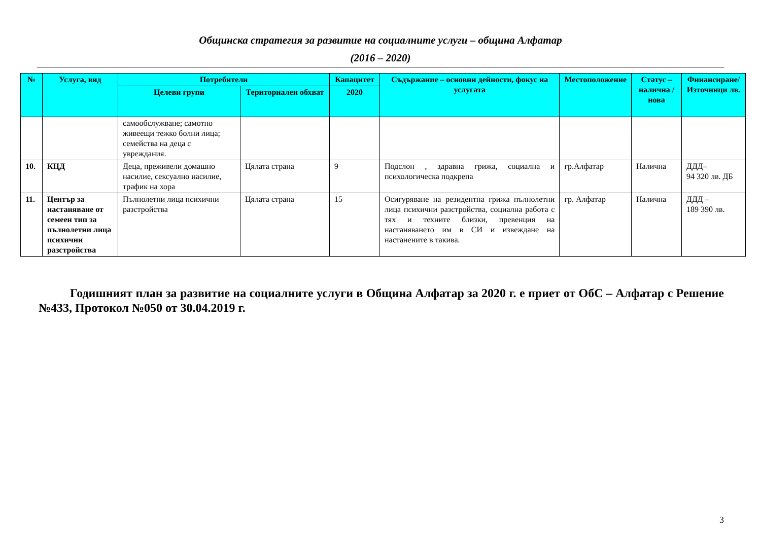Общинска стратегия за развитие на социалните услуги – община Алфатар
(2016 – 2020)
| № | Услуга, вид | Потребители | | Капацитет | Съдържание – основни дейности, фокус на услугата | Местоположение | Статус – налична / нова | Финансиране/ Източници лв. |
| --- | --- | --- | --- | --- | --- | --- | --- | --- |
| | | Целеви групи | Териториален обхват | 2020 | | | | |
| | | самообслужване; самотно живеещи тежко болни лица; семейства на деца с увреждания. | | | | | | |
| 10. | КЦД | Деца, преживели домашно насилие, сексуално насилие, трафик на хора | Цялата страна | 9 | Подслон , здравна грижа, социална и психологическа подкрепа | гр.Алфатар | Налична | ДДД– 94 320 лв. ДБ |
| 11. | Център за настаняване от семеен тип за пълнолетни лица психични разстройства | Пълнолетни лица психични разстройства | Цялата страна | 15 | Осигуряване на резидентна грижа пълнолетни лица психични разстройства, социална работа с тях и техните близки, превенция на настаняването им в СИ и извеждане на настанените в такива. | гр. Алфатар | Налична | ДДД – 189 390 лв. |
Годишният план за развитие на социалните услуги в Община Алфатар за 2020 г. е приет от ОбС – Алфатар с Решение №433, Протокол №050 от 30.04.2019 г.
3